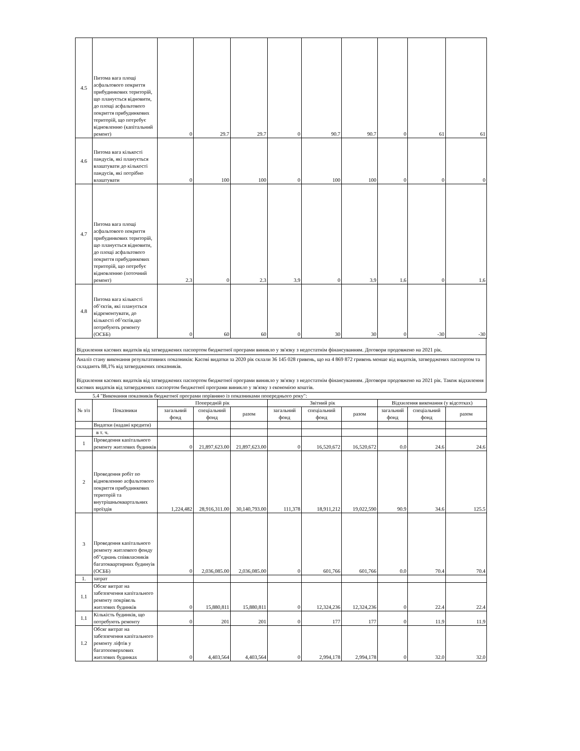| 4.5 | Питома вага площі асфальтового покриття прибудинкових територій, що планується відновити, до площі асфальтового покриття прибудинкових територій, що потребує відновленню (капітальний ремонт) | 0 | 29.7 | 29.7 | 0 | 90.7 | 90.7 | 0 | 61 | 61 |
| 4.6 | Питома вага кількості пандусів, які планується влаштувати до кількості пандусів, які потрібно влаштувати | 0 | 100 | 100 | 0 | 100 | 100 | 0 | 0 | 0 |
| 4.7 | Питома вага площі асфальтового покриття прибудинкових територій, що планується відновити, до площі асфальтового покриття прибудинкових територій, що потребує відновленню (поточний ремонт) | 2.3 | 0 | 2.3 | 3.9 | 0 | 3.9 | 1.6 | 0 | 1.6 |
| 4.8 | Питома вага кількості об’єктів, які планується відремонтувати, до кількості об’єктів,що потребують ремонту (ОСББ) | 0 | 60 | 60 | 0 | 30 | 30 | 0 | -30 | -30 |
Відхилення касових видатків від затверджених паспортом бюджетної програми виникло у зв'язку з недостатнім фінансуванням. Договори продовжено на 2021 рік.
Аналіз стану виконання результативних показників: Касові видатки за 2020 рік склали 36 145 028 гривень, що на 4 869 872 гривень менше від видатків, затверджених паспортом та складають 88,1% від затверджених показників.
Відхилення касових видатків від затверджених паспортом бюджетної програми виникло у зв'язку з недостатнім фінансуванням. Договори продовжено на 2021 рік. Також відхилення касових видатків від затверджених паспортом бюджетної програми виникло у зв'язку з економією коштів.
5.4 "Виконання показників бюджетної програми порівняно із показниками попереднього року":
| № з/п | Показники | Попередній рік | | | Звітний рік | | | Відхилення виконання (у відсотках) | | |
| --- | --- | --- | --- | --- | --- | --- | --- | --- | --- | --- |
| | | загальний фонд | спеціальний фонд | разом | загальний фонд | спеціальний фонд | разом | загальний фонд | спеціальний фонд | разом |
| | Видатки (надані кредити) | | | | | | | | | |
| | в т. ч. | | | | | | | | | |
| 1 | Проведення капітального ремонту житлових будинків | 0 | 21,897,623.00 | 21,897,623.00 | 0 | 16,520,672 | 16,520,672 | 0.0 | 24.6 | 24.6 |
| 2 | Проведення робіт по відновленню асфальтового покриття прибудинкових територій та внутрішньоквартальних проїздів | 1,224,482 | 28,916,311.00 | 30,140,793.00 | 111,378 | 18,911,212 | 19,022,590 | 90.9 | 34.6 | 125.5 |
| 3 | Проведення капітального ремонту житлового фонду об"єднань співвласників багатоквартирних будинуів (ОСББ) | 0 | 2,036,085.00 | 2,036,085.00 | 0 | 601,766 | 601,766 | 0.0 | 70.4 | 70.4 |
| 1. | затрат | | | | | | | | | |
| 1.1 | Обсяг витрат на забезпечення капітального ремонту покрівель житлових будинків | 0 | 15,880,811 | 15,880,811 | 0 | 12,324,236 | 12,324,236 | 0 | 22.4 | 22.4 |
| 1.1 | Кількість будинків, що потребують ремонту | 0 | 201 | 201 | 0 | 177 | 177 | 0 | 11.9 | 11.9 |
| 1.2 | Обсяг витрат на забезпечення капітального ремонту ліфтів у багатоповерхових житлових будинках | 0 | 4,403,564 | 4,403,564 | 0 | 2,994,178 | 2,994,178 | 0 | 32.0 | 32.0 |